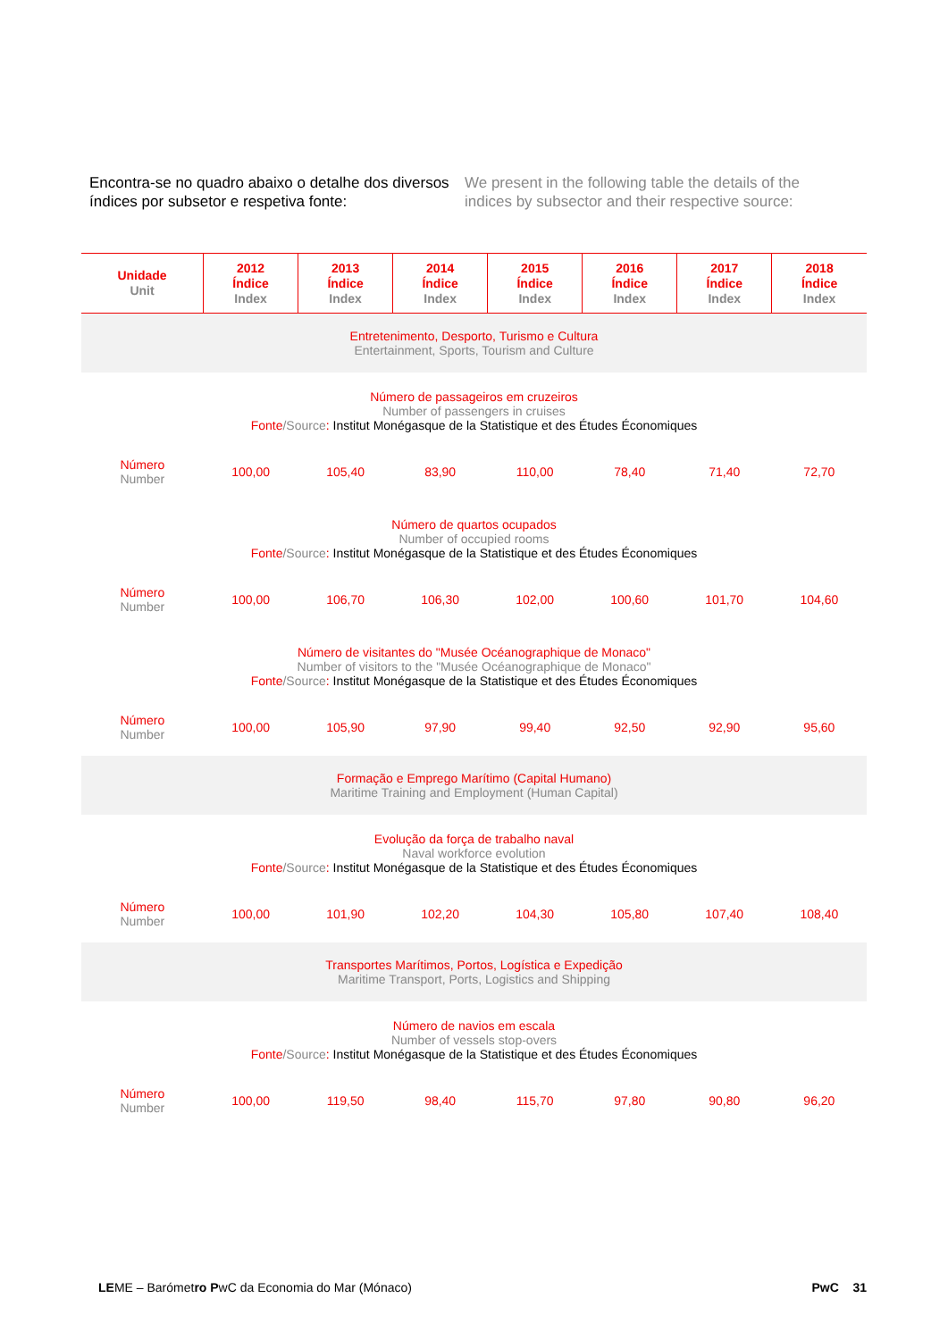Encontra-se no quadro abaixo o detalhe dos diversos índices por subsetor e respetiva fonte:
We present in the following table the details of the indices by subsector and their respective source:
| Unidade Unit | 2012 Índice Index | 2013 Índice Index | 2014 Índice Index | 2015 Índice Index | 2016 Índice Index | 2017 Índice Index | 2018 Índice Index |
| --- | --- | --- | --- | --- | --- | --- | --- |
| Entretenimento, Desporto, Turismo e Cultura Entertainment, Sports, Tourism and Culture | | | | | | | |
| Número de passageiros em cruzeiros Number of passengers in cruises Fonte /Source : Institut Monégasque de la Statistique et des Études Économiques | | | | | | | |
| Número Number | 100,00 | 105,40 | 83,90 | 110,00 | 78,40 | 71,40 | 72,70 |
| Número de quartos ocupados Number of occupied rooms Fonte /Source : Institut Monégasque de la Statistique et des Études Économiques | | | | | | | |
| Número Number | 100,00 | 106,70 | 106,30 | 102,00 | 100,60 | 101,70 | 104,60 |
| Número de visitantes do "Musée Océanographique de Monaco" Number of visitors to the "Musée Océanographique de Monaco" Fonte /Source : Institut Monégasque de la Statistique et des Études Économiques | | | | | | | |
| Número Number | 100,00 | 105,90 | 97,90 | 99,40 | 92,50 | 92,90 | 95,60 |
| Formação e Emprego Marítimo (Capital Humano) Maritime Training and Employment (Human Capital) | | | | | | | |
| Evolução da força de trabalho naval Naval workforce evolution Fonte /Source : Institut Monégasque de la Statistique et des Études Économiques | | | | | | | |
| Número Number | 100,00 | 101,90 | 102,20 | 104,30 | 105,80 | 107,40 | 108,40 |
| Transportes Marítimos, Portos, Logística e Expedição Maritime Transport, Ports, Logistics and Shipping | | | | | | | |
| Número de navios em escala Number of vessels stop-overs Fonte /Source : Institut Monégasque de la Statistique et des Études Économiques | | | | | | | |
| Número Number | 100,00 | 119,50 | 98,40 | 115,70 | 97,80 | 90,80 | 96,20 |
LEME – Barómetro PwC da Economia do Mar (Mónaco)
PwC 31